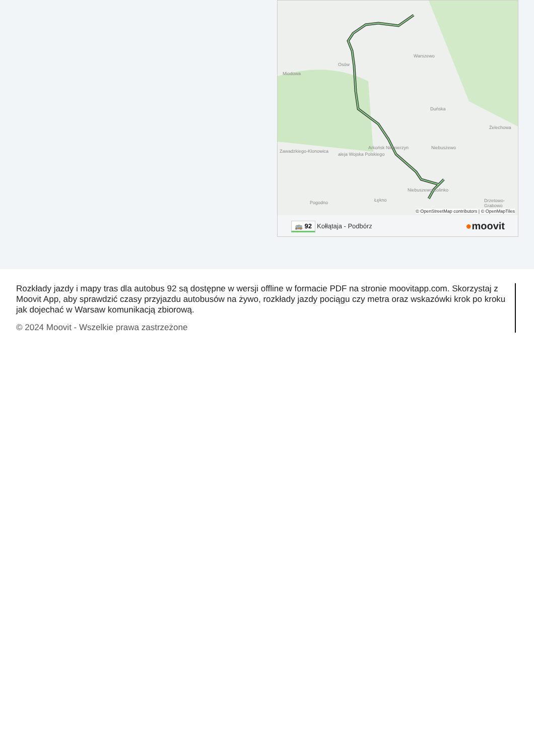Warszewo
Osów
Miodowa
Duńska
Żelechowa
Niebuszewo
Arkońsk Niemierzyn
Zawadzkiego-Klonowica
aleja Wojska Polskiego
Niebuszewo Bolinko
Pogodno Łękno Drzetowo-Grabowo
© OpenStreetMap contributors | © OpenMapTiles
🚌 92 Kołłątaja - Podbórz ●moovit
Rozkłady jazdy i mapy tras dla autobus 92 są dostępne w wersji offline w formacie PDF na stronie moovitapp.com. Skorzystaj z Moovit App, aby sprawdzić czasy przyjazdu autobusów na żywo, rozkłady jazdy pociągu czy metra oraz wskazówki krok po kroku jak dojechać w Warsaw komunikacją zbiorową.
© 2024 Moovit - Wszelkie prawa zastrzeżone